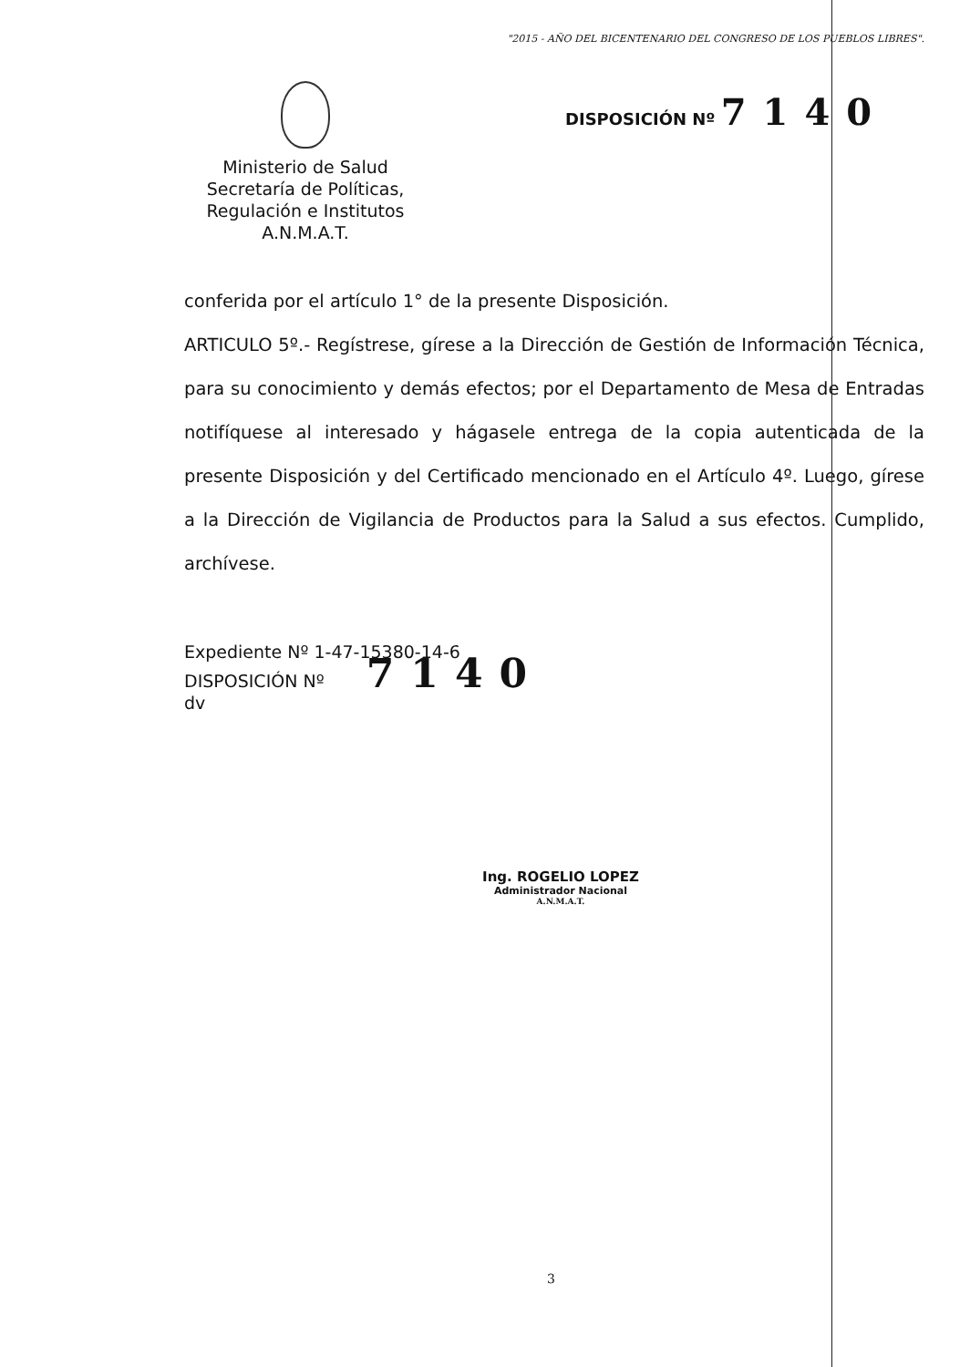"2015 - AÑO DEL BICENTENARIO DEL CONGRESO DE LOS PUEBLOS LIBRES".
Ministerio de Salud
Secretaría de Políticas,
Regulación e Institutos
A.N.M.A.T.
DISPOSICIÓN Nº 7140
conferida por el artículo 1° de la presente Disposición.
ARTICULO 5º.- Regístrese, gírese a la Dirección de Gestión de Información Técnica, para su conocimiento y demás efectos; por el Departamento de Mesa de Entradas notifíquese al interesado y hágasele entrega de la copia autenticada de la presente Disposición y del Certificado mencionado en el Artículo 4º. Luego, gírese a la Dirección de Vigilancia de Productos para la Salud a sus efectos. Cumplido, archívese.
Expediente Nº 1-47-15380-14-6
DISPOSICIÓN Nº 7140
dv
Ing. ROGELIO LOPEZ
Administrador Nacional
A.N.M.A.T.
3